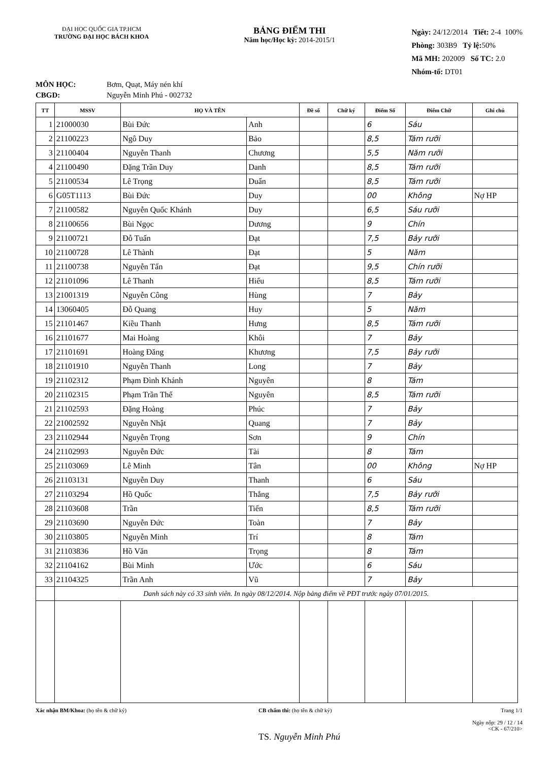ĐẠI HỌC QUỐC GIA TP.HCM
TRƯỜNG ĐẠI HỌC BÁCH KHOA
BẢNG ĐIỂM THI
Năm học/Học kỳ: 2014-2015/1
Ngày: 24/12/2014 Tiết: 2-4 100%
Phòng: 303B9 Tỷ lệ: 50%
Mã MH: 202009 Số TC: 2.0
Nhóm-tổ: DT01
MÔN HỌC: Bơm, Quạt, Máy nén khí
CBGD: Nguyễn Minh Phú - 002732
| TT | MSSV | HỌ VÀ TÊN | | Đề số | Chữ ký | Điểm Số | Điểm Chữ | Ghi chú |
| --- | --- | --- | --- | --- | --- | --- | --- | --- |
| 1 | 21000030 | Bùi Đức | Anh | | | 6 | Sáu | |
| 2 | 21100223 | Ngô Duy | Bảo | | | 8,5 | Tám rưỡi | |
| 3 | 21100404 | Nguyễn Thanh | Chương | | | 5,5 | Năm rưỡi | |
| 4 | 21100490 | Đặng Trần Duy | Danh | | | 8,5 | Tám rưỡi | |
| 5 | 21100534 | Lê Trọng | Duẩn | | | 8,5 | Tám rưỡi | |
| 6 | G05T1113 | Bùi Đức | Duy | | | 00 | Không | Nợ HP |
| 7 | 21100582 | Nguyễn Quốc Khánh | Duy | | | 6,5 | Sáu rưỡi | |
| 8 | 21100656 | Bùi Ngọc | Dương | | | 9 | Chín | |
| 9 | 21100721 | Đỗ Tuấn | Đạt | | | 7,5 | Bảy rưỡi | |
| 10 | 21100728 | Lê Thành | Đạt | | | 5 | Năm | |
| 11 | 21100738 | Nguyễn Tấn | Đạt | | | 9,5 | Chín rưỡi | |
| 12 | 21101096 | Lê Thanh | Hiếu | | | 8,5 | Tám rưỡi | |
| 13 | 21001319 | Nguyễn Công | Hùng | | | 7 | Bảy | |
| 14 | 13060405 | Đỗ Quang | Huy | | | 5 | Năm | |
| 15 | 21101467 | Kiều Thanh | Hưng | | | 8,5 | Tám rưỡi | |
| 16 | 21101677 | Mai Hoàng | Khôi | | | 7 | Bảy | |
| 17 | 21101691 | Hoàng Đăng | Khương | | | 7,5 | Bảy rưỡi | |
| 18 | 21101910 | Nguyễn Thanh | Long | | | 7 | Bảy | |
| 19 | 21102312 | Phạm Đình Khánh | Nguyên | | | 8 | Tám | |
| 20 | 21102315 | Phạm Trần Thế | Nguyên | | | 8,5 | Tám rưỡi | |
| 21 | 21102593 | Đặng Hoàng | Phúc | | | 7 | Bảy | |
| 22 | 21002592 | Nguyễn Nhật | Quang | | | 7 | Bảy | |
| 23 | 21102944 | Nguyễn Trọng | Sơn | | | 9 | Chín | |
| 24 | 21102993 | Nguyễn Đức | Tài | | | 8 | Tám | |
| 25 | 21103069 | Lê Minh | Tân | | | 00 | Không | Nợ HP |
| 26 | 21103131 | Nguyễn Duy | Thanh | | | 6 | Sáu | |
| 27 | 21103294 | Hồ Quốc | Thắng | | | 7,5 | Bảy rưỡi | |
| 28 | 21103608 | Trần | Tiến | | | 8,5 | Tám rưỡi | |
| 29 | 21103690 | Nguyễn Đức | Toàn | | | 7 | Bảy | |
| 30 | 21103805 | Nguyễn Minh | Trí | | | 8 | Tám | |
| 31 | 21103836 | Hồ Văn | Trọng | | | 8 | Tám | |
| 32 | 21104162 | Bùi Minh | Ước | | | 6 | Sáu | |
| 33 | 21104325 | Trần Anh | Vũ | | | 7 | Bảy | |
| | Danh sách này có 33 sinh viên. In ngày 08/12/2014. Nộp bảng điểm về PĐT trước ngày 07/01/2015. | | | | | | | |
Xác nhận BM/Khoa: (họ tên & chữ ký)
CB chấm thi: (họ tên & chữ ký)
TS. Nguyễn Minh Phú
Trang 1/1
Ngày nộp: 29 / 12 / 14
<CK - 67/210>